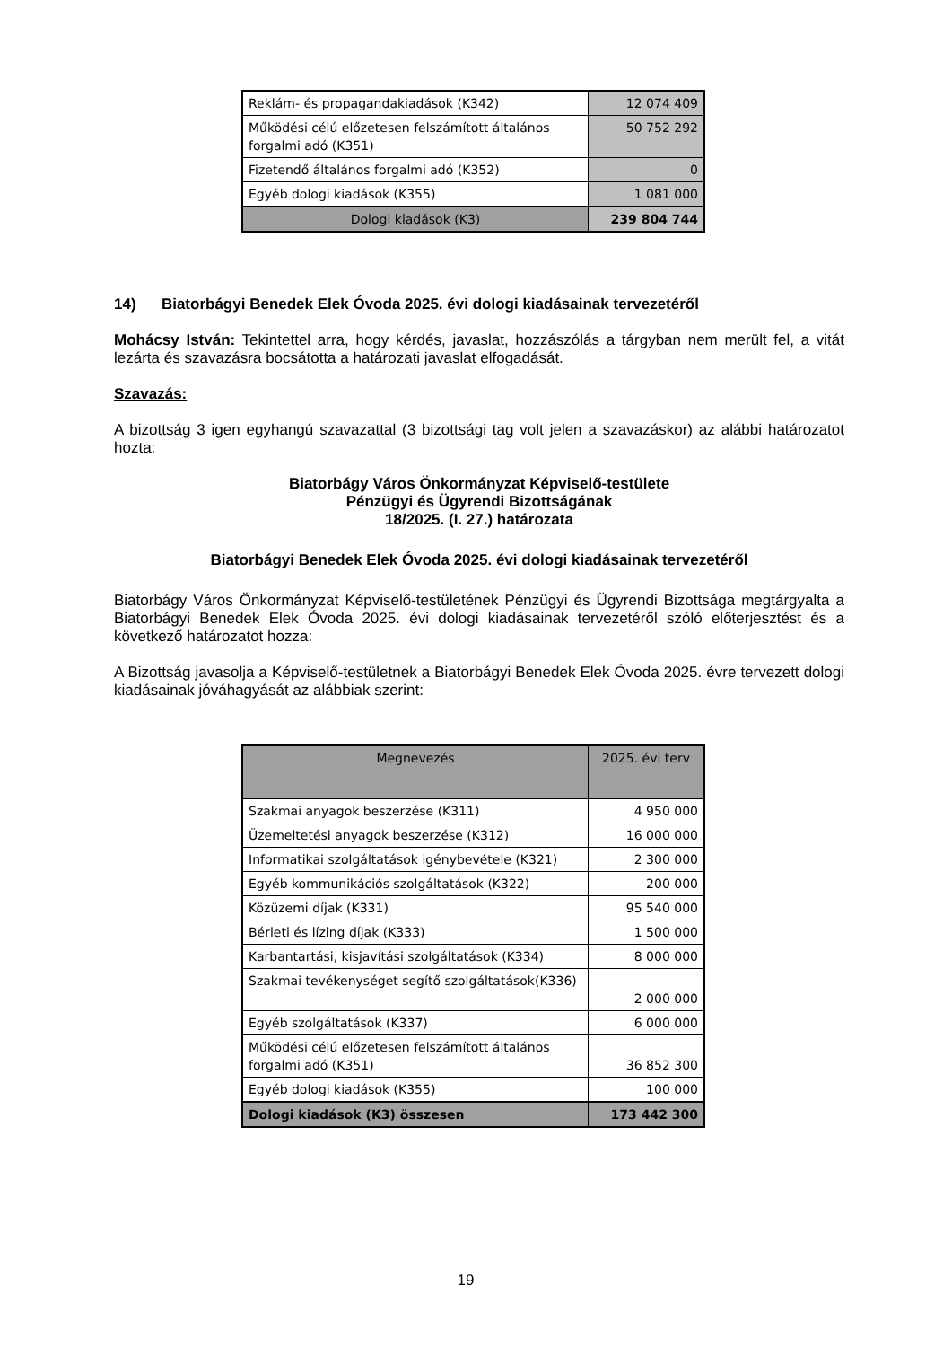| Reklám- és propagandakiadások (K342) | 12 074 409 |
| Működési célú előzetesen felszámított általános forgalmi adó (K351) | 50 752 292 |
| Fizetendő általános forgalmi adó (K352) | 0 |
| Egyéb dologi kiadások (K355) | 1 081 000 |
| Dologi kiadások (K3) | 239 804 744 |
14) Biatorbágyi Benedek Elek Óvoda 2025. évi dologi kiadásainak tervezetéről
Mohácsy István: Tekintettel arra, hogy kérdés, javaslat, hozzászólás a tárgyban nem merült fel, a vitát lezárta és szavazásra bocsátotta a határozati javaslat elfogadását.
Szavazás:
A bizottság 3 igen egyhangú szavazattal (3 bizottsági tag volt jelen a szavazáskor) az alábbi határozatot hozta:
Biatorbágy Város Önkormányzat Képviselő-testülete
Pénzügyi és Ügyrendi Bizottságának
18/2025. (I. 27.) határozata
Biatorbágyi Benedek Elek Óvoda 2025. évi dologi kiadásainak tervezetéről
Biatorbágy Város Önkormányzat Képviselő-testületének Pénzügyi és Ügyrendi Bizottsága megtárgyalta a Biatorbágyi Benedek Elek Óvoda 2025. évi dologi kiadásainak tervezetéről szóló előterjesztést és a következő határozatot hozza:
A Bizottság javasolja a Képviselő-testületnek a Biatorbágyi Benedek Elek Óvoda 2025. évre tervezett dologi kiadásainak jóváhagyását az alábbiak szerint:
| Megnevezés | 2025. évi terv |
| --- | --- |
| Szakmai anyagok beszerzése (K311) | 4 950 000 |
| Üzemeltetési anyagok beszerzése (K312) | 16 000 000 |
| Informatikai szolgáltatások igénybevétele (K321) | 2 300 000 |
| Egyéb kommunikációs szolgáltatások (K322) | 200 000 |
| Közüzemi díjak (K331) | 95 540 000 |
| Bérleti és lízing díjak (K333) | 1 500 000 |
| Karbantartási, kisjavítási szolgáltatások (K334) | 8 000 000 |
| Szakmai tevékenységet segítő szolgáltatások(K336) | 2 000 000 |
| Egyéb szolgáltatások (K337) | 6 000 000 |
| Működési célú előzetesen felszámított általános forgalmi adó (K351) | 36 852 300 |
| Egyéb dologi kiadások (K355) | 100 000 |
| Dologi kiadások (K3) összesen | 173 442 300 |
19